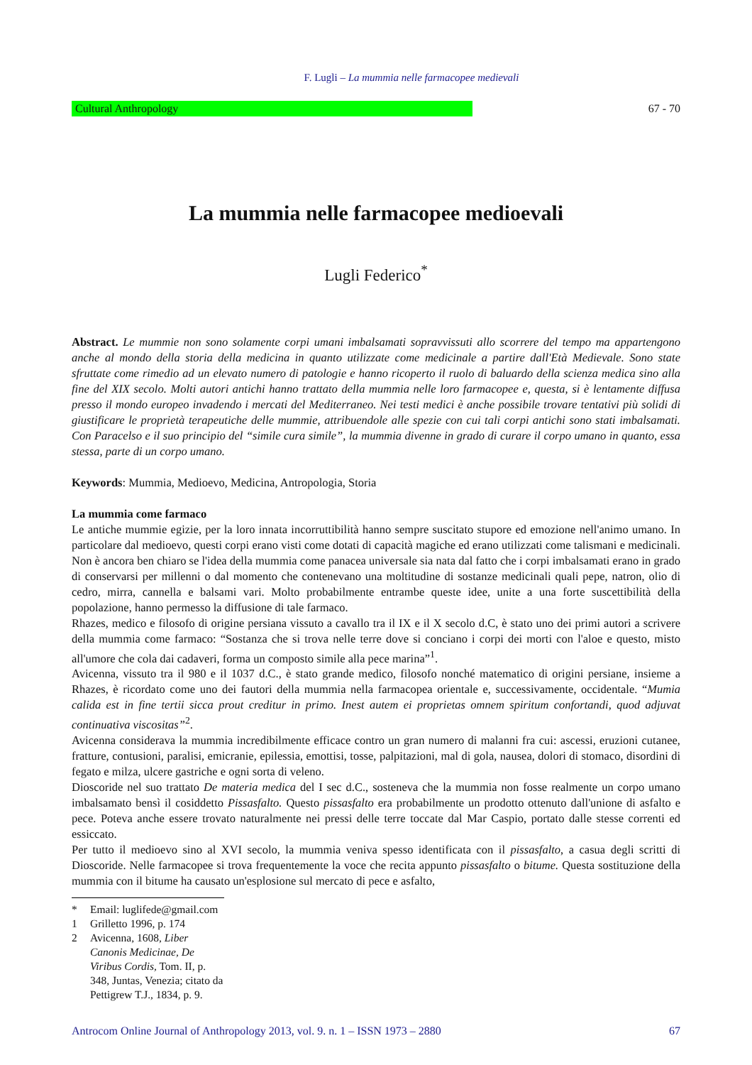F. Lugli – La mummia nelle farmacopee medievali
Cultural Anthropology 67 - 70
La mummia nelle farmacopee medioevali
Lugli Federico<sup>*</sup>
Abstract. Le mummie non sono solamente corpi umani imbalsamati sopravvissuti allo scorrere del tempo ma appartengono anche al mondo della storia della medicina in quanto utilizzate come medicinale a partire dall'Età Medievale. Sono state sfruttate come rimedio ad un elevato numero di patologie e hanno ricoperto il ruolo di baluardo della scienza medica sino alla fine del XIX secolo. Molti autori antichi hanno trattato della mummia nelle loro farmacopee e, questa, si è lentamente diffusa presso il mondo europeo invadendo i mercati del Mediterraneo. Nei testi medici è anche possibile trovare tentativi più solidi di giustificare le proprietà terapeutiche delle mummie, attribuendole alle spezie con cui tali corpi antichi sono stati imbalsamati. Con Paracelso e il suo principio del “simile cura simile”, la mummia divenne in grado di curare il corpo umano in quanto, essa stessa, parte di un corpo umano.
Keywords: Mummia, Medioevo, Medicina, Antropologia, Storia
La mummia come farmaco
Le antiche mummie egizie, per la loro innata incorruttibilità hanno sempre suscitato stupore ed emozione nell'animo umano. In particolare dal medioevo, questi corpi erano visti come dotati di capacità magiche ed erano utilizzati come talismani e medicinali. Non è ancora ben chiaro se l'idea della mummia come panacea universale sia nata dal fatto che i corpi imbalsamati erano in grado di conservarsi per millenni o dal momento che contenevano una moltitudine di sostanze medicinali quali pepe, natron, olio di cedro, mirra, cannella e balsami vari. Molto probabilmente entrambe queste idee, unite a una forte suscettibilità della popolazione, hanno permesso la diffusione di tale farmaco.
Rhazes, medico e filosofo di origine persiana vissuto a cavallo tra il IX e il X secolo d.C, è stato uno dei primi autori a scrivere della mummia come farmaco: “Sostanza che si trova nelle terre dove si conciano i corpi dei morti con l'aloe e questo, misto all'umore che cola dai cadaveri, forma un composto simile alla pece marina”<sup>1</sup>.
Avicenna, vissuto tra il 980 e il 1037 d.C., è stato grande medico, filosofo nonché matematico di origini persiane, insieme a Rhazes, è ricordato come uno dei fautori della mummia nella farmacopea orientale e, successivamente, occidentale. “Mumia calida est in fine tertii sicca prout creditur in primo. Inest autem ei proprietas omnem spiritum confortandi, quod adjuvat continuativa viscositas”<sup>2</sup>.
Avicenna considerava la mummia incredibilmente efficace contro un gran numero di malanni fra cui: ascessi, eruzioni cutanee, fratture, contusioni, paralisi, emicranie, epilessia, emottisi, tosse, palpitazioni, mal di gola, nausea, dolori di stomaco, disordini di fegato e milza, ulcere gastriche e ogni sorta di veleno.
Dioscoride nel suo trattato De materia medica del I sec d.C., sosteneva che la mummia non fosse realmente un corpo umano imbalsamato bensì il cosiddetto Pissasfalto. Questo pissasfalto era probabilmente un prodotto ottenuto dall'unione di asfalto e pece. Poteva anche essere trovato naturalmente nei pressi delle terre toccate dal Mar Caspio, portato dalle stesse correnti ed essiccato.
Per tutto il medioevo sino al XVI secolo, la mummia veniva spesso identificata con il pissasfalto, a casua degli scritti di Dioscoride. Nelle farmacopee si trova frequentemente la voce che recita appunto pissasfalto o bitume. Questa sostituzione della mummia con il bitume ha causato un'esplosione sul mercato di pece e asfalto,
* Email: luglifede@gmail.com
1 Grilletto 1996, p. 174
2 Avicenna, 1608, Liber Canonis Medicinae, De Viribus Cordis, Tom. II, p. 348, Juntas, Venezia; citato da Pettigrew T.J., 1834, p. 9.
Antrocom Online Journal of Anthropology 2013, vol. 9. n. 1 – ISSN 1973 – 2880 67